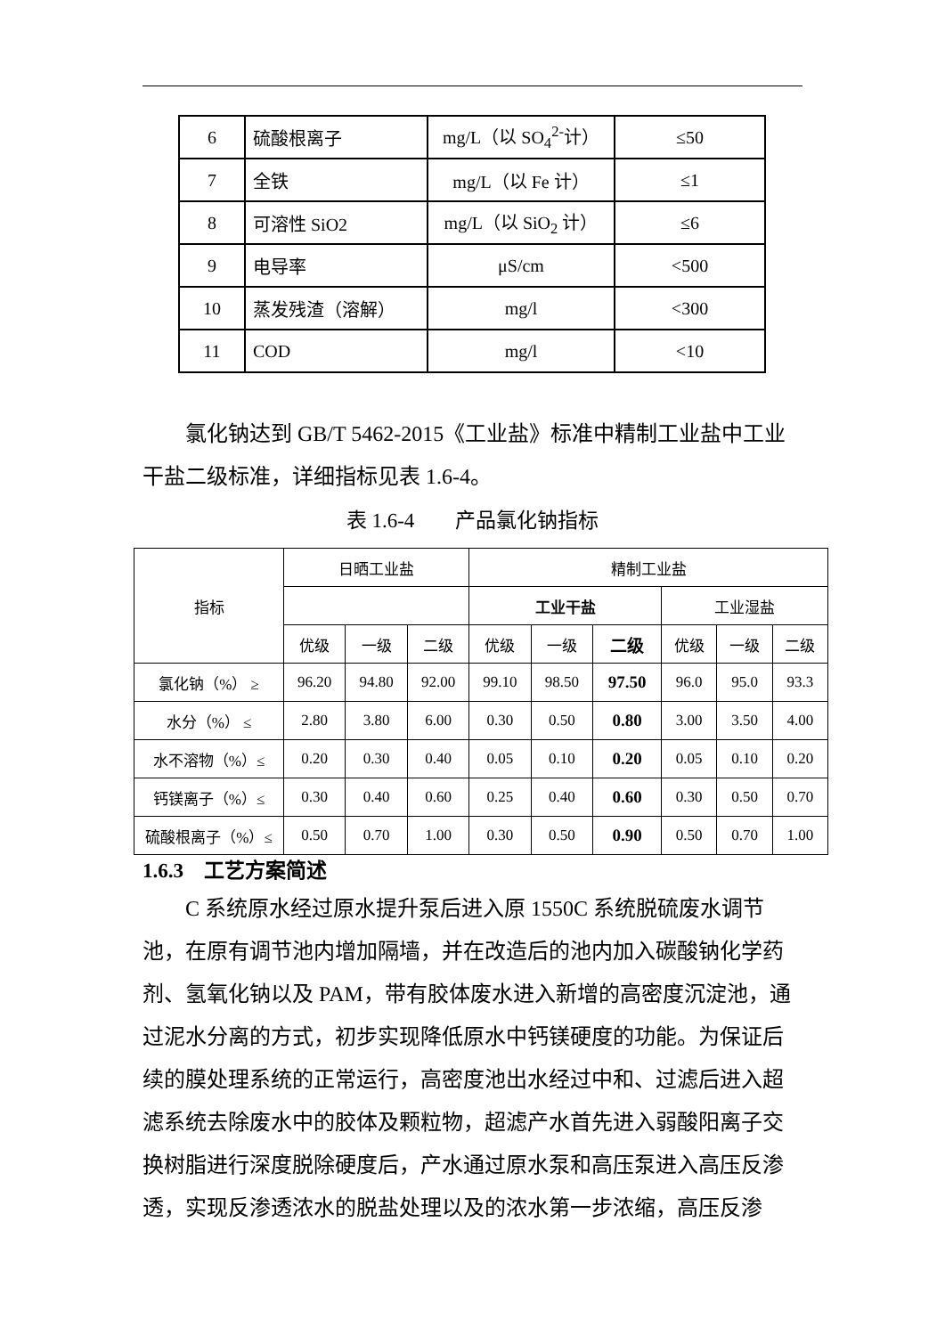| 6 | 硫酸根离子 | mg/L（以 SO<sub>4</sub><sup>2-</sup>计） | ≤50 |
| 7 | 全铁 | mg/L（以 Fe 计） | ≤1 |
| 8 | 可溶性 SiO2 | mg/L（以 SiO<sub>2</sub> 计） | ≤6 |
| 9 | 电导率 | μS/cm | <500 |
| 10 | 蒸发残渣（溶解） | mg/l | <300 |
| 11 | COD | mg/l | <10 |
氯化钠达到 GB/T 5462-2015《工业盐》标准中精制工业盐中工业干盐二级标准，详细指标见表 1.6-4。
表 1.6-4　　产品氯化钠指标
| 指标 | 日晒工业盐 | | | 精制工业盐 | | | | | |
| | | | | 工业干盐 | | | 工业湿盐 | | |
| | 优级 | 一级 | 二级 | 优级 | 一级 | 二级 | 优级 | 一级 | 二级 |
| 氯化钠（%） ≥ | 96.20 | 94.80 | 92.00 | 99.10 | 98.50 | 97.50 | 96.0 | 95.0 | 93.3 |
| 水分（%） ≤ | 2.80 | 3.80 | 6.00 | 0.30 | 0.50 | 0.80 | 3.00 | 3.50 | 4.00 |
| 水不溶物（%）≤ | 0.20 | 0.30 | 0.40 | 0.05 | 0.10 | 0.20 | 0.05 | 0.10 | 0.20 |
| 钙镁离子（%）≤ | 0.30 | 0.40 | 0.60 | 0.25 | 0.40 | 0.60 | 0.30 | 0.50 | 0.70 |
| 硫酸根离子（%）≤ | 0.50 | 0.70 | 1.00 | 0.30 | 0.50 | 0.90 | 0.50 | 0.70 | 1.00 |
1.6.3　工艺方案简述
C 系统原水经过原水提升泵后进入原 1550C 系统脱硫废水调节池，在原有调节池内增加隔墙，并在改造后的池内加入碳酸钠化学药剂、氢氧化钠以及 PAM，带有胶体废水进入新增的高密度沉淀池，通过泥水分离的方式，初步实现降低原水中钙镁硬度的功能。为保证后续的膜处理系统的正常运行，高密度池出水经过中和、过滤后进入超滤系统去除废水中的胶体及颗粒物，超滤产水首先进入弱酸阳离子交换树脂进行深度脱除硬度后，产水通过原水泵和高压泵进入高压反渗透，实现反渗透浓水的脱盐处理以及的浓水第一步浓缩，高压反渗